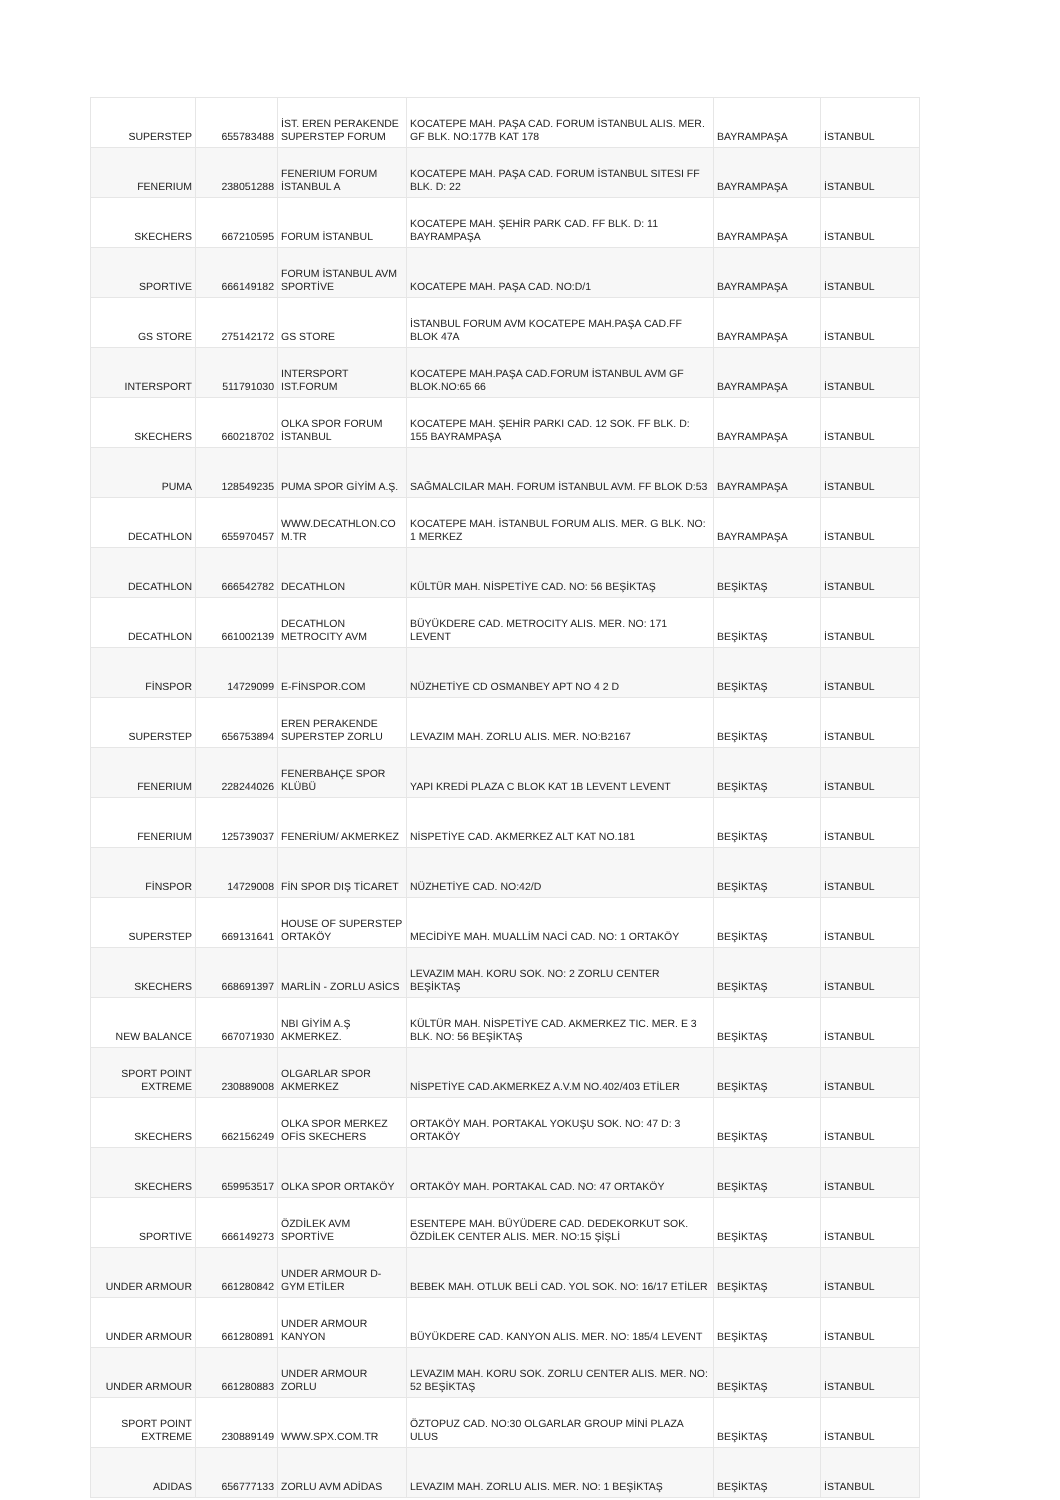| SUPERSTEP | 655783488 | İST. EREN PERAKENDE SUPERSTEP FORUM | KOCATEPE MAH. PAŞA CAD. FORUM İSTANBUL ALIS. MER. GF BLK. NO:177B KAT 178 | BAYRAMPAŞA | İSTANBUL |
| FENERIUM | 238051288 | FENERIUM FORUM İSTANBUL A | KOCATEPE MAH. PAŞA CAD. FORUM İSTANBUL SITESI FF BLK. D: 22 | BAYRAMPAŞA | İSTANBUL |
| SKECHERS | 667210595 | FORUM İSTANBUL | KOCATEPE MAH. ŞEHİR PARK CAD. FF BLK. D: 11 BAYRAMPAŞA | BAYRAMPAŞA | İSTANBUL |
| SPORTIVE | 666149182 | FORUM İSTANBUL AVM SPORTİVE | KOCATEPE MAH. PAŞA CAD. NO:D/1 | BAYRAMPAŞA | İSTANBUL |
| GS STORE | 275142172 | GS STORE | İSTANBUL FORUM AVM KOCATEPE MAH.PAŞA CAD.FF BLOK 47A | BAYRAMPAŞA | İSTANBUL |
| INTERSPORT | 511791030 | INTERSPORT IST.FORUM | KOCATEPE MAH.PAŞA CAD.FORUM İSTANBUL AVM GF BLOK.NO:65 66 | BAYRAMPAŞA | İSTANBUL |
| SKECHERS | 660218702 | OLKA SPOR FORUM İSTANBUL | KOCATEPE MAH. ŞEHİR PARKI CAD. 12 SOK. FF BLK. D: 155 BAYRAMPAŞA | BAYRAMPAŞA | İSTANBUL |
| PUMA | 128549235 | PUMA SPOR GİYİM A.Ş. | SAĞMALCILAR MAH. FORUM İSTANBUL AVM. FF BLOK D:53 | BAYRAMPAŞA | İSTANBUL |
| DECATHLON | 655970457 | WWW.DECATHLON.CO M.TR | KOCATEPE MAH. İSTANBUL FORUM ALIS. MER. G BLK. NO: 1 MERKEZ | BAYRAMPAŞA | İSTANBUL |
| DECATHLON | 666542782 | DECATHLON | KÜLTÜR MAH. NİSPETİYE CAD. NO: 56 BEŞİKTAŞ | BEŞİKTAŞ | İSTANBUL |
| DECATHLON | 661002139 | DECATHLON METROCITY AVM | BÜYÜKDERE CAD. METROCITY ALIS. MER. NO: 171 LEVENT | BEŞİKTAŞ | İSTANBUL |
| FİNSPOR | 14729099 | E-FİNSPOR.COM | NÜZHETİYE CD OSMANBEY APT NO 4 2 D | BEŞİKTAŞ | İSTANBUL |
| SUPERSTEP | 656753894 | EREN PERAKENDE SUPERSTEP ZORLU | LEVAZIM MAH. ZORLU ALIS. MER. NO:B2167 | BEŞİKTAŞ | İSTANBUL |
| FENERIUM | 228244026 | FENERBAHÇE SPOR KLÜBÜ | YAPI KREDİ PLAZA C BLOK KAT 1B LEVENT LEVENT | BEŞİKTAŞ | İSTANBUL |
| FENERIUM | 125739037 | FENERİUM/ AKMERKEZ | NİSPETİYE CAD. AKMERKEZ ALT KAT NO.181 | BEŞİKTAŞ | İSTANBUL |
| FİNSPOR | 14729008 | FİN SPOR DIŞ TİCARET | NÜZHETİYE CAD. NO:42/D | BEŞİKTAŞ | İSTANBUL |
| SUPERSTEP | 669131641 | HOUSE OF SUPERSTEP ORTAKÖY | MECİDİYE MAH. MUALLİM NACİ CAD. NO: 1 ORTAKÖY | BEŞİKTAŞ | İSTANBUL |
| SKECHERS | 668691397 | MARLİN - ZORLU ASİCS | LEVAZIM MAH. KORU SOK. NO: 2 ZORLU CENTER BEŞİKTAŞ | BEŞİKTAŞ | İSTANBUL |
| NEW BALANCE | 667071930 | NBI GİYİM A.Ş AKMERKEZ. | KÜLTÜR MAH. NİSPETİYE CAD. AKMERKEZ TIC. MER. E 3 BLK. NO: 56 BEŞİKTAŞ | BEŞİKTAŞ | İSTANBUL |
| SPORT POINT EXTREME | 230889008 | OLGARLAR SPOR AKMERKEZ | NİSPETİYE CAD.AKMERKEZ A.V.M NO.402/403 ETİLER | BEŞİKTAŞ | İSTANBUL |
| SKECHERS | 662156249 | OLKA SPOR MERKEZ OFİS SKECHERS | ORTAKÖY MAH. PORTAKAL YOKUŞU SOK. NO: 47 D: 3 ORTAKÖY | BEŞİKTAŞ | İSTANBUL |
| SKECHERS | 659953517 | OLKA SPOR ORTAKÖY | ORTAKÖY MAH. PORTAKAL CAD. NO: 47 ORTAKÖY | BEŞİKTAŞ | İSTANBUL |
| SPORTIVE | 666149273 | ÖZDİLEK AVM SPORTİVE | ESENTEPE MAH. BÜYÜDERE CAD. DEDEKORKUT SOK. ÖZDİLEK CENTER ALIS. MER. NO:15 ŞİŞLİ | BEŞİKTAŞ | İSTANBUL |
| UNDER ARMOUR | 661280842 | UNDER ARMOUR D-GYM ETİLER | BEBEK MAH. OTLUK BELİ CAD. YOL SOK. NO: 16/17 ETİLER | BEŞİKTAŞ | İSTANBUL |
| UNDER ARMOUR | 661280891 | UNDER ARMOUR KANYON | BÜYÜKDERE CAD. KANYON ALIS. MER. NO: 185/4 LEVENT | BEŞİKTAŞ | İSTANBUL |
| UNDER ARMOUR | 661280883 | UNDER ARMOUR ZORLU | LEVAZIM MAH. KORU SOK. ZORLU CENTER ALIS. MER. NO: 52 BEŞİKTAŞ | BEŞİKTAŞ | İSTANBUL |
| SPORT POINT EXTREME | 230889149 | WWW.SPX.COM.TR | ÖZTOPUZ CAD. NO:30 OLGARLAR GROUP MİNİ PLAZA ULUS | BEŞİKTAŞ | İSTANBUL |
| ADIDAS | 656777133 | ZORLU AVM ADİDAS | LEVAZIM MAH. ZORLU ALIS. MER. NO: 1 BEŞİKTAŞ | BEŞİKTAŞ | İSTANBUL |